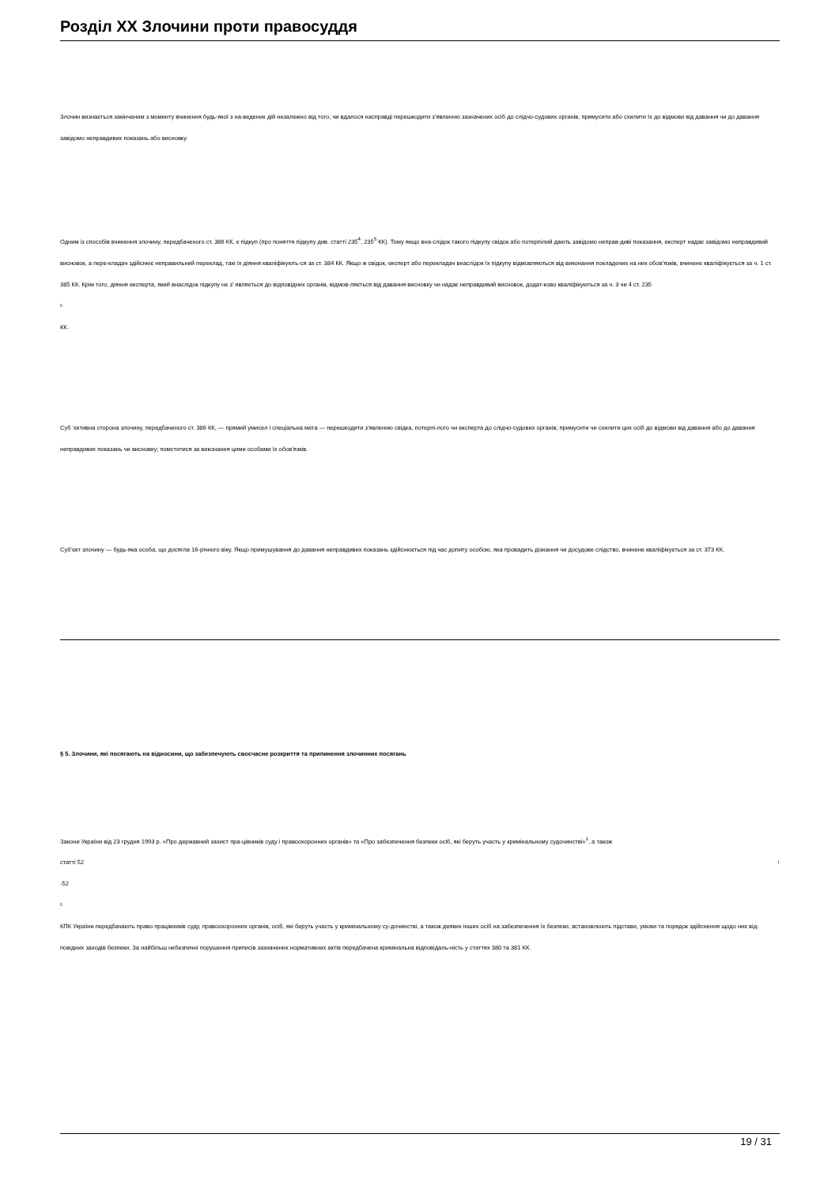Розділ XX Злочини проти правосуддя
Злочин визнається закінченим з моменту вчинення будь-якої з на-ведених дій незалежно від того, чи вдалося насправді перешкодити з’явленню зазначених осіб до слідчо-судових органів, примусити або схилити їх до відмови від давання чи до давання завідомо неправдивих показань або висновку.
Одним із способів вчинення злочину, передбаченого ст. 386 КК, є підкуп (про поняття підкупу див. статті 235<sup>4</sup>, 235<sup>5</sup> КК). Тому якщо вна-слідок такого підкупу свідок або потерпілий дають завідомо неправ-диві показання, експерт надає завідомо неправдивий висновок, а пере-кладач здійснює неправильний переклад, такі їх діяння кваліфікують-ся за ст. 384 КК. Якщо ж свідок, експерт або перекладач внаслідок їх підкупу відмовляються від виконання покладених на них обов’язків, вчинене кваліфікується за ч. 1 ст. 385 КК. Крім того, діяння експерта, який внаслідок підкупу не з’ являється до відповідних органів, відмов-ляється від давання висновку чи надає неправдивий висновок, додат-ково кваліфікуються за ч. 3 чи 4 ст. 235
5
КК.
Суб ’єктивна сторона злочину, передбаченого ст. 386 КК, — прямий умисел і спеціальна мета — перешкодити з’явленню свідка, потерпі-лого чи експерта до слідчо-судових органів; примусити чи схилити цих осіб до відмови від давання або до давання неправдивих показань чи висновку; помститися за виконання цими особами їх обов’язків.
Суб’єкт злочину — будь-яка особа, що досягла 16-річного віку. Якщо примушування до давання неправдивих показань здійснюється під час допиту особою, яка провадить дізнання чи досудове слідство, вчинене кваліфікується за ст. 373 КК.
§ 5. Злочини, які посягають на відносини, що забезпечують своєчасне розкриття та припинення злочинних посягань
Закони України від 23 грудня 1993 р. «Про державний захист пра-цівників суду і правоохоронних органів» та «Про забезпечення безпеки осіб, які беруть участь у кримінальному судочинстві»<sup>1</sup>, а також
статті 52 1
-52
5
КПК України передбачають право працівників суду, правоохоронних органів, осіб, які беруть участь у кримінальному су-дочинстві, а також деяких інших осіб на забезпечення їх безпеки, встановлюють підстави, умови та порядок здійснення щодо них від-повідних заходів безпеки. За найбільш небезпечні порушення приписів зазначених нормативних актів передбачена кримінальна відповідаль-ність у статтях 380 та 381 КК.
19 / 31